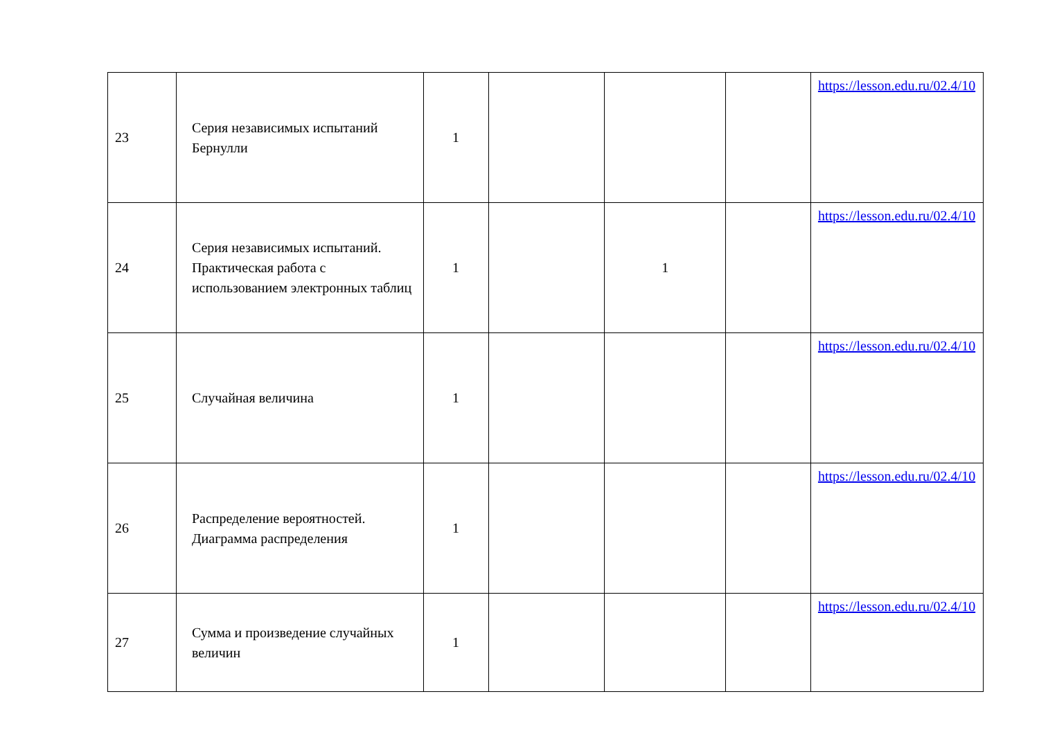| 23 | Серия независимых испытаний Бернулли | 1 | | | | https://lesson.edu.ru/02.4/10 |
| 24 | Серия независимых испытаний. Практическая работа с использованием электронных таблиц | 1 | | 1 | | https://lesson.edu.ru/02.4/10 |
| 25 | Случайная величина | 1 | | | | https://lesson.edu.ru/02.4/10 |
| 26 | Распределение вероятностей. Диаграмма распределения | 1 | | | | https://lesson.edu.ru/02.4/10 |
| 27 | Сумма и произведение случайных величин | 1 | | | | https://lesson.edu.ru/02.4/10 |